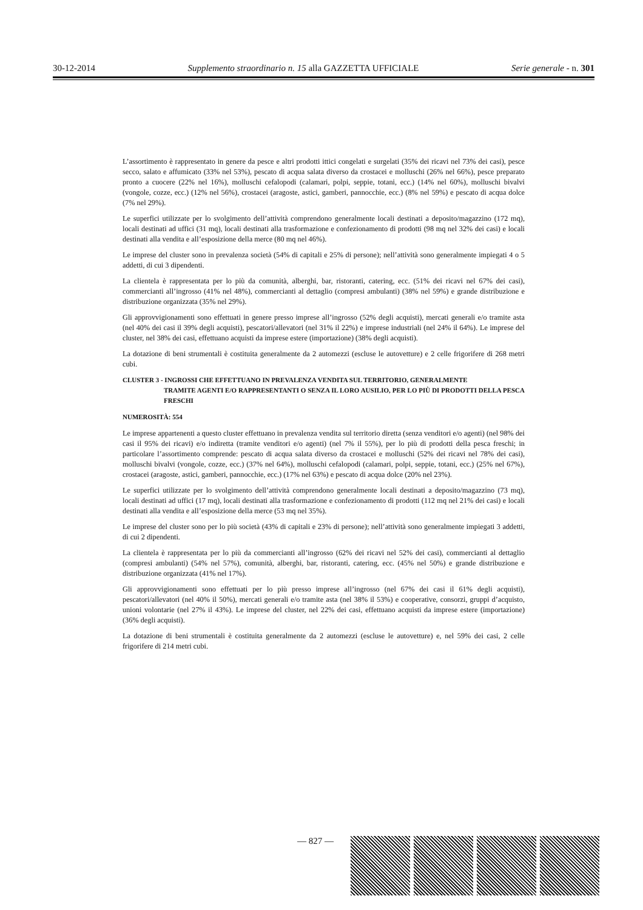30-12-2014 Supplemento straordinario n. 15 alla GAZZETTA UFFICIALE Serie generale - n. 301
L’assortimento è rappresentato in genere da pesce e altri prodotti ittici congelati e surgelati (35% dei ricavi nel 73% dei casi), pesce secco, salato e affumicato (33% nel 53%), pescato di acqua salata diverso da crostacei e molluschi (26% nel 66%), pesce preparato pronto a cuocere (22% nel 16%), molluschi cefalopodi (calamari, polpi, seppie, totani, ecc.) (14% nel 60%), molluschi bivalvi (vongole, cozze, ecc.) (12% nel 56%), crostacei (aragoste, astici, gamberi, pannocchie, ecc.) (8% nel 59%) e pescato di acqua dolce (7% nel 29%).
Le superfici utilizzate per lo svolgimento dell’attività comprendono generalmente locali destinati a deposito/magazzino (172 mq), locali destinati ad uffici (31 mq), locali destinati alla trasformazione e confezionamento di prodotti (98 mq nel 32% dei casi) e locali destinati alla vendita e all’esposizione della merce (80 mq nel 46%).
Le imprese del cluster sono in prevalenza società (54% di capitali e 25% di persone); nell’attività sono generalmente impiegati 4 o 5 addetti, di cui 3 dipendenti.
La clientela è rappresentata per lo più da comunità, alberghi, bar, ristoranti, catering, ecc. (51% dei ricavi nel 67% dei casi), commercianti all’ingrosso (41% nel 48%), commercianti al dettaglio (compresi ambulanti) (38% nel 59%) e grande distribuzione e distribuzione organizzata (35% nel 29%).
Gli approvvigionamenti sono effettuati in genere presso imprese all’ingrosso (52% degli acquisti), mercati generali e/o tramite asta (nel 40% dei casi il 39% degli acquisti), pescatori/allevatori (nel 31% il 22%) e imprese industriali (nel 24% il 64%). Le imprese del cluster, nel 38% dei casi, effettuano acquisti da imprese estere (importazione) (38% degli acquisti).
La dotazione di beni strumentali è costituita generalmente da 2 automezzi (escluse le autovetture) e 2 celle frigorifere di 268 metri cubi.
CLUSTER 3 - INGROSSI CHE EFFETTUANO IN PREVALENZA VENDITA SUL TERRITORIO, GENERALMENTE
TRAMITE AGENTI E/O RAPPRESENTANTI O SENZA IL LORO AUSILIO, PER LO PIÙ DI PRODOTTI DELLA PESCA FRESCHI
NUMEROSITÀ: 554
Le imprese appartenenti a questo cluster effettuano in prevalenza vendita sul territorio diretta (senza venditori e/o agenti) (nel 98% dei casi il 95% dei ricavi) e/o indiretta (tramite venditori e/o agenti) (nel 7% il 55%), per lo più di prodotti della pesca freschi; in particolare l’assortimento comprende: pescato di acqua salata diverso da crostacei e molluschi (52% dei ricavi nel 78% dei casi), molluschi bivalvi (vongole, cozze, ecc.) (37% nel 64%), molluschi cefalopodi (calamari, polpi, seppie, totani, ecc.) (25% nel 67%), crostacei (aragoste, astici, gamberi, pannocchie, ecc.) (17% nel 63%) e pescato di acqua dolce (20% nel 23%).
Le superfici utilizzate per lo svolgimento dell’attività comprendono generalmente locali destinati a deposito/magazzino (73 mq), locali destinati ad uffici (17 mq), locali destinati alla trasformazione e confezionamento di prodotti (112 mq nel 21% dei casi) e locali destinati alla vendita e all’esposizione della merce (53 mq nel 35%).
Le imprese del cluster sono per lo più società (43% di capitali e 23% di persone); nell’attività sono generalmente impiegati 3 addetti, di cui 2 dipendenti.
La clientela è rappresentata per lo più da commercianti all’ingrosso (62% dei ricavi nel 52% dei casi), commercianti al dettaglio (compresi ambulanti) (54% nel 57%), comunità, alberghi, bar, ristoranti, catering, ecc. (45% nel 50%) e grande distribuzione e distribuzione organizzata (41% nel 17%).
Gli approvvigionamenti sono effettuati per lo più presso imprese all’ingrosso (nel 67% dei casi il 61% degli acquisti), pescatori/allevatori (nel 40% il 50%), mercati generali e/o tramite asta (nel 38% il 53%) e cooperative, consorzi, gruppi d’acquisto, unioni volontarie (nel 27% il 43%). Le imprese del cluster, nel 22% dei casi, effettuano acquisti da imprese estere (importazione) (36% degli acquisti).
La dotazione di beni strumentali è costituita generalmente da 2 automezzi (escluse le autovetture) e, nel 59% dei casi, 2 celle frigorifere di 214 metri cubi.
— 827 —